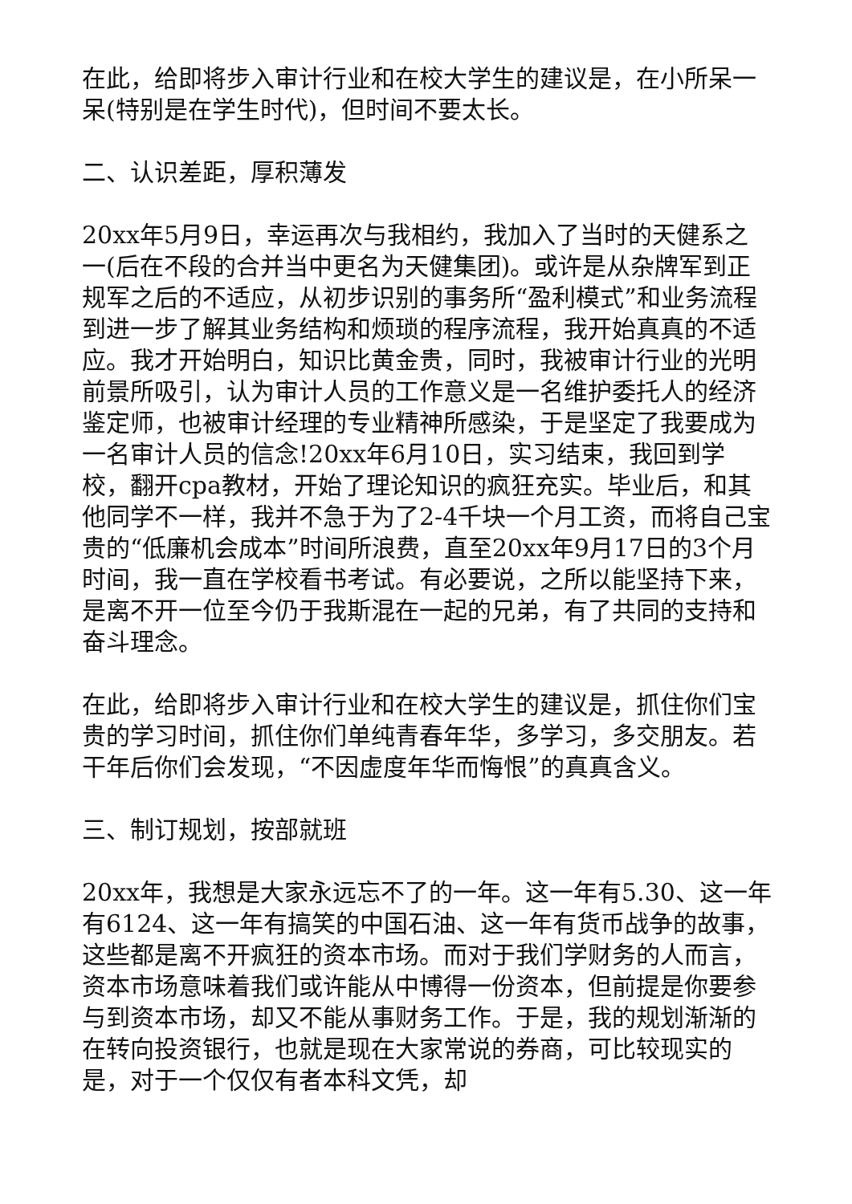在此，给即将步入审计行业和在校大学生的建议是，在小所呆一呆(特别是在学生时代)，但时间不要太长。
二、认识差距，厚积薄发
20xx年5月9日，幸运再次与我相约，我加入了当时的天健系之一(后在不段的合并当中更名为天健集团)。或许是从杂牌军到正规军之后的不适应，从初步识别的事务所“盈利模式”和业务流程到进一步了解其业务结构和烦琐的程序流程，我开始真真的不适应。我才开始明白，知识比黄金贵，同时，我被审计行业的光明前景所吸引，认为审计人员的工作意义是一名维护委托人的经济鉴定师，也被审计经理的专业精神所感染，于是坚定了我要成为一名审计人员的信念!20xx年6月10日，实习结束，我回到学校，翻开cpa教材，开始了理论知识的疯狂充实。毕业后，和其他同学不一样，我并不急于为了2-4千块一个月工资，而将自己宝贵的“低廉机会成本”时间所浪费，直至20xx年9月17日的3个月时间，我一直在学校看书考试。有必要说，之所以能坚持下来，是离不开一位至今仍于我斯混在一起的兄弟，有了共同的支持和奋斗理念。
在此，给即将步入审计行业和在校大学生的建议是，抓住你们宝贵的学习时间，抓住你们单纯青春年华，多学习，多交朋友。若干年后你们会发现，“不因虚度年华而悔恨”的真真含义。
三、制订规划，按部就班
20xx年，我想是大家永远忘不了的一年。这一年有5.30、这一年有6124、这一年有搞笑的中国石油、这一年有货币战争的故事，这些都是离不开疯狂的资本市场。而对于我们学财务的人而言，资本市场意味着我们或许能从中博得一份资本，但前提是你要参与到资本市场，却又不能从事财务工作。于是，我的规划渐渐的在转向投资银行，也就是现在大家常说的券商，可比较现实的是，对于一个仅仅有者本科文凭，却